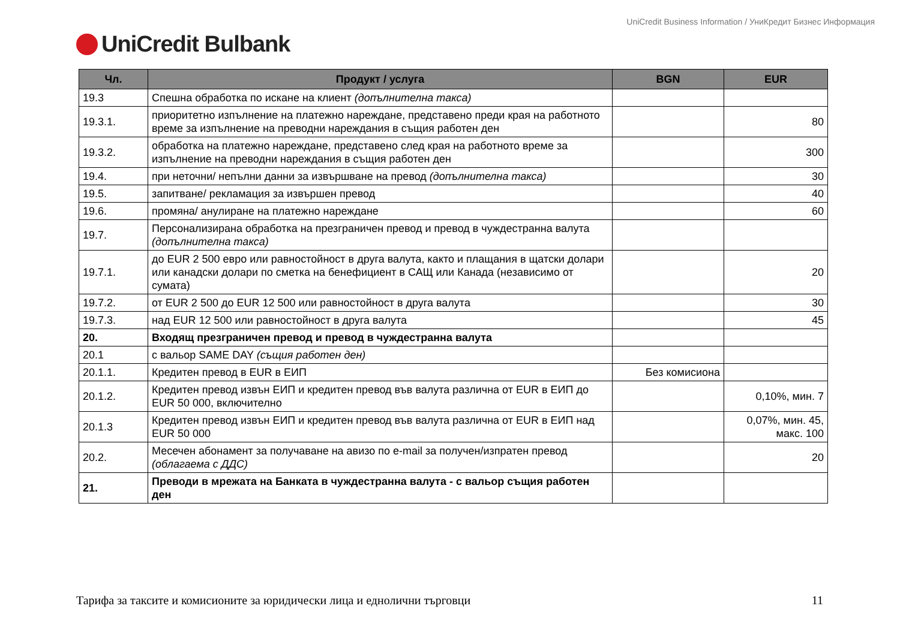UniCredit Business Information / УниКредит Бизнес Информация
UniCredit Bulbank
| Чл. | Продукт / услуга | BGN | EUR |
| --- | --- | --- | --- |
| 19.3 | Спешна обработка по искане на клиент (допълнителна такса) | | |
| 19.3.1. | приоритетно изпълнение на платежно нареждане, представено преди края на работното време за изпълнение на преводни нареждания в същия работен ден | | 80 |
| 19.3.2. | обработка на платежно нареждане, представено след края на работното време за изпълнение на преводни нареждания в същия работен ден | | 300 |
| 19.4. | при неточни/ непълни данни за извършване на превод (допълнителна такса) | | 30 |
| 19.5. | запитване/ рекламация за извършен превод | | 40 |
| 19.6. | промяна/ анулиране на платежно нареждане | | 60 |
| 19.7. | Персонализирана обработка на презграничен превод и превод в чуждестранна валута (допълнителна такса) | | |
| 19.7.1. | до EUR 2 500 евро или равностойност в друга валута, както и плащания в щатски долари или канадски долари по сметка на бенефициент в САЩ или Канада (независимо от сумата) | | 20 |
| 19.7.2. | от EUR 2 500 до EUR 12 500 или равностойност в друга валута | | 30 |
| 19.7.3. | над EUR 12 500 или равностойност в друга валута | | 45 |
| 20. | Входящ презграничен превод и превод в чуждестранна валута | | |
| 20.1 | с вальор SAME DAY (същия работен ден) | | |
| 20.1.1. | Кредитен превод в EUR в ЕИП | Без комисиона | |
| 20.1.2. | Кредитен превод извън ЕИП и кредитен превод във валута различна от EUR в ЕИП до EUR 50 000, включително | | 0,10%, мин. 7 |
| 20.1.3 | Кредитен превод извън ЕИП и кредитен превод във валута различна от EUR в ЕИП над EUR 50 000 | | 0,07%, мин. 45, макс. 100 |
| 20.2. | Месечен абонамент за получаване на авизо по e-mail за получен/изпратен превод (облагаема с ДДС) | | 20 |
| 21. | Преводи в мрежата на Банката в чуждестранна валута - с вальор същия работен ден | | |
Тарифа за таксите и комисионите за юридически лица и еднолични търговци 11